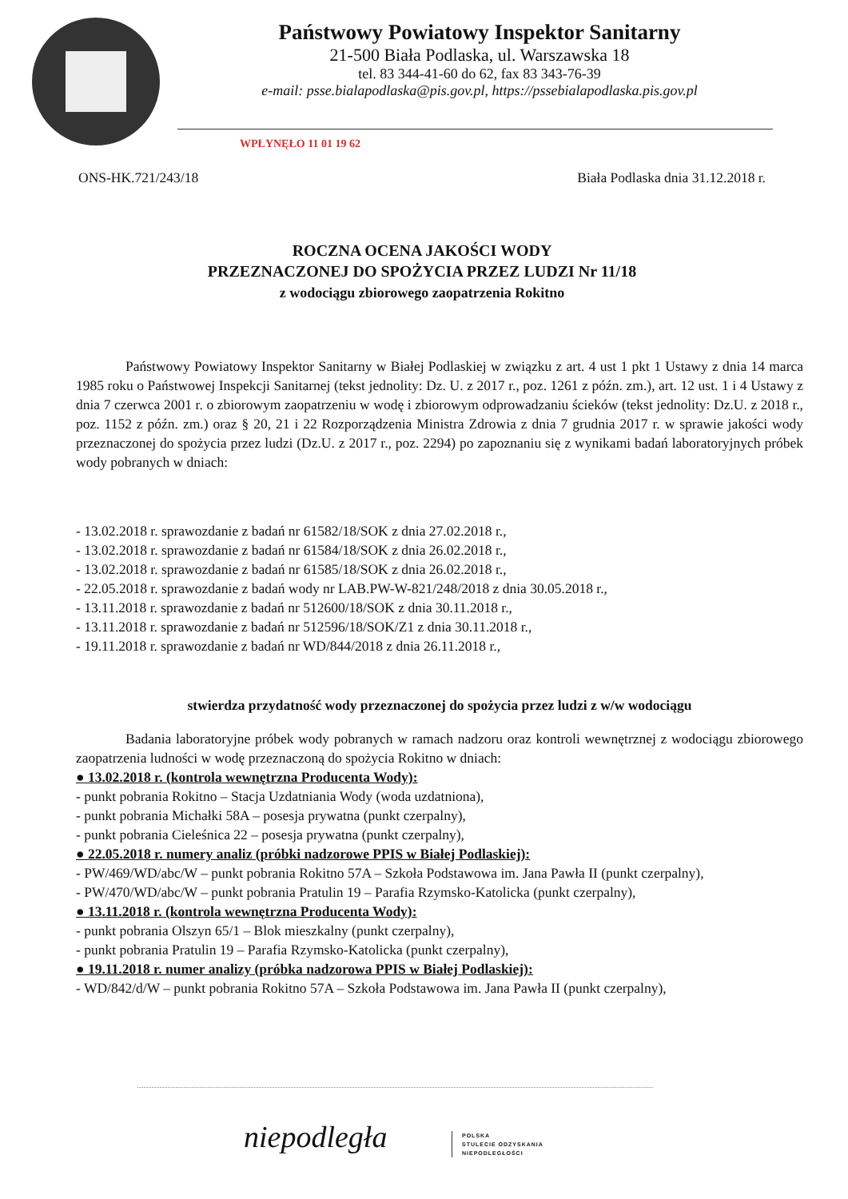Państwowy Powiatowy Inspektor Sanitarny
21-500 Biała Podlaska, ul. Warszawska 18
tel. 83 344-41-60 do 62, fax 83 343-76-39
e-mail: psse.bialapodlaska@pis.gov.pl, https://pssebialapodlaska.pis.gov.pl
WPŁYNĘŁO 11 01 19 62
ONS-HK.721/243/18 Biała Podlaska dnia 31.12.2018 r.
ROCZNA OCENA JAKOŚCI WODY
PRZEZNACZONEJ DO SPOŻYCIA PRZEZ LUDZI Nr 11/18
z wodociągu zbiorowego zaopatrzenia Rokitno
Państwowy Powiatowy Inspektor Sanitarny w Białej Podlaskiej w związku z art. 4 ust 1 pkt 1 Ustawy z dnia 14 marca 1985 roku o Państwowej Inspekcji Sanitarnej (tekst jednolity: Dz. U. z 2017 r., poz. 1261 z późn. zm.), art. 12 ust. 1 i 4 Ustawy z dnia 7 czerwca 2001 r. o zbiorowym zaopatrzeniu w wodę i zbiorowym odprowadzaniu ścieków (tekst jednolity: Dz.U. z 2018 r., poz. 1152 z późn. zm.) oraz § 20, 21 i 22 Rozporządzenia Ministra Zdrowia z dnia 7 grudnia 2017 r. w sprawie jakości wody przeznaczonej do spożycia przez ludzi (Dz.U. z 2017 r., poz. 2294) po zapoznaniu się z wynikami badań laboratoryjnych próbek wody pobranych w dniach:
- 13.02.2018 r. sprawozdanie z badań nr 61582/18/SOK z dnia 27.02.2018 r.,
- 13.02.2018 r. sprawozdanie z badań nr 61584/18/SOK z dnia 26.02.2018 r.,
- 13.02.2018 r. sprawozdanie z badań nr 61585/18/SOK z dnia 26.02.2018 r.,
- 22.05.2018 r. sprawozdanie z badań wody nr LAB.PW-W-821/248/2018 z dnia 30.05.2018 r.,
- 13.11.2018 r. sprawozdanie z badań nr 512600/18/SOK z dnia 30.11.2018 r.,
- 13.11.2018 r. sprawozdanie z badań nr 512596/18/SOK/Z1 z dnia 30.11.2018 r.,
- 19.11.2018 r. sprawozdanie z badań nr WD/844/2018 z dnia 26.11.2018 r.,
stwierdza przydatność wody przeznaczonej do spożycia przez ludzi z w/w wodociągu
Badania laboratoryjne próbek wody pobranych w ramach nadzoru oraz kontroli wewnętrznej z wodociągu zbiorowego zaopatrzenia ludności w wodę przeznaczoną do spożycia Rokitno w dniach:
● 13.02.2018 r. (kontrola wewnętrzna Producenta Wody):
- punkt pobrania Rokitno – Stacja Uzdatniania Wody (woda uzdatniona),
- punkt pobrania Michałki 58A – posesja prywatna (punkt czerpalny),
- punkt pobrania Cieleśnica 22 – posesja prywatna (punkt czerpalny),
● 22.05.2018 r. numery analiz (próbki nadzorowe PPIS w Białej Podlaskiej):
- PW/469/WD/abc/W – punkt pobrania Rokitno 57A – Szkoła Podstawowa im. Jana Pawła II (punkt czerpalny),
- PW/470/WD/abc/W – punkt pobrania Pratulin 19 – Parafia Rzymsko-Katolicka (punkt czerpalny),
● 13.11.2018 r. (kontrola wewnętrzna Producenta Wody):
- punkt pobrania Olszyn 65/1 – Blok mieszkalny (punkt czerpalny),
- punkt pobrania Pratulin 19 – Parafia Rzymsko-Katolicka (punkt czerpalny),
● 19.11.2018 r. numer analizy (próbka nadzorowa PPIS w Białej Podlaskiej):
- WD/842/d/W – punkt pobrania Rokitno 57A – Szkoła Podstawowa im. Jana Pawła II (punkt czerpalny),
niepodległa
POLSKA
STULECIE ODZYSKANIA
NIEPODLEGŁOŚCI